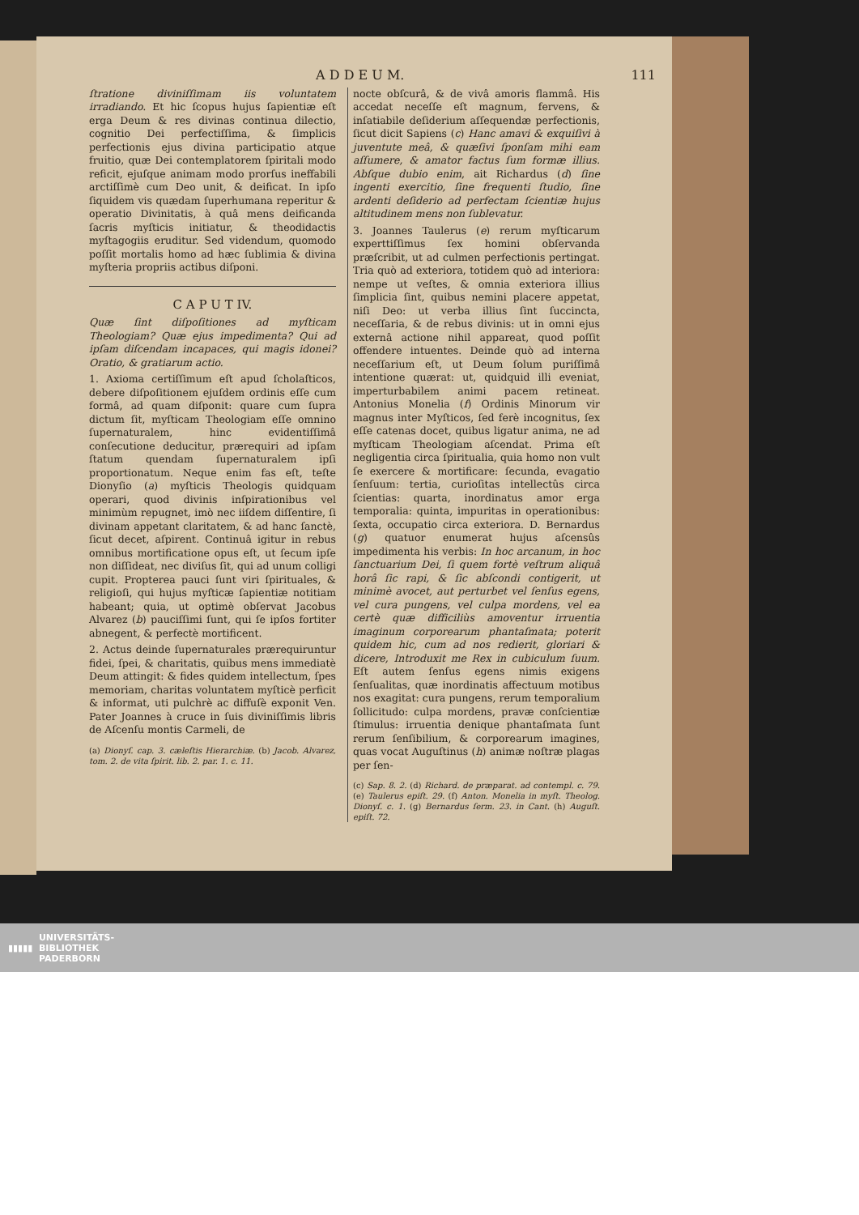A D D E U M. 111
ſtratione diviniſſimam iis voluntatem irradiando. Et hic ſcopus hujus ſapientiæ eſt erga Deum & res divinas continua dilectio, cognitio Dei perfectiſſima, & ſimplicis perfectionis ejus divina participatio atque fruitio, quæ Dei contemplatorem ſpiritali modo reficit, ejuſque animam modo prorſus ineffabili arctiſſimè cum Deo unit, & deificat. In ipſo ſiquidem vis quædam ſuperhumana reperitur & operatio Divinitatis, à quâ mens deificanda ſacris myſticis initiatur, & theodidactis myſtagogiis eruditur. Sed videndum, quomodo poſſit mortalis homo ad hæc ſublimia & divina myſteria propriis actibus diſponi.
C A P U T IV.
Quæ ſint diſpoſitiones ad myſticam Theologiam? Quæ ejus impedimenta? Qui ad ipſam diſcendam incapaces, qui magis idonei? Oratio, & gratiarum actio.
1. Axioma certiſſimum eſt apud ſcholaſticos, debere diſpoſitionem ejuſdem ordinis eſſe cum formâ, ad quam diſponit: quare cum ſupra dictum ſit, myſticam Theologiam eſſe omnino ſupernaturalem, hinc evidentiſſimâ conſecutione deducitur, prærequiri ad ipſam ſtatum quendam ſupernaturalem ipſi proportionatum. Neque enim fas eſt, teſte Dionyſio (a) myſticis Theologis quidquam operari, quod divinis inſpirationibus vel minimùm repugnet, imò nec iiſdem diſſentire, ſi divinam appetant claritatem, & ad hanc ſanctè, ſicut decet, aſpirent. Continuâ igitur in rebus omnibus mortificatione opus eſt, ut ſecum ipſe non diſſideat, nec diviſus ſit, qui ad unum colligi cupit. Propterea pauci ſunt viri ſpirituales, & religioſi, qui hujus myſticæ ſapientiæ notitiam habeant; quia, ut optimè obſervat Jacobus Alvarez (b) pauciſſimi ſunt, qui ſe ipſos fortiter abnegent, & perfectè mortificent.
2. Actus deinde ſupernaturales prærequiruntur fidei, ſpei, & charitatis, quibus mens immediatè Deum attingit: & fides quidem intellectum, ſpes memoriam, charitas voluntatem myſticè perficit & informat, uti pulchrè ac diffuſè exponit Ven. Pater Joannes à cruce in ſuis diviniſſimis libris de Aſcenſu montis Carmeli, de
(a) Dionyſ. cap. 3. cæleſtis Hierarchiæ. (b) Jacob. Alvarez, tom. 2. de vita ſpirit. lib. 2. par. 1. c. 11.
nocte obſcurâ, & de vivâ amoris flammâ. His accedat neceſſe eſt magnum, fervens, & inſatiabile deſiderium aſſequendæ perfectionis, ſicut dicit Sapiens (c) Hanc amavi & exquiſivi à juventute meâ, & quæſivi ſponſam mihi eam aſſumere, & amator factus ſum formæ illius. Abſque dubio enim, ait Richardus (d) ſine ingenti exercitio, ſine frequenti ſtudio, ſine ardenti deſiderio ad perfectam ſcientiæ hujus altitudinem mens non ſublevatur.
3. Joannes Taulerus (e) rerum myſticarum experttiſſimus ſex homini obſervanda præſcribit, ut ad culmen perfectionis pertingat. Tria quò ad exteriora, totidem quò ad interiora: nempe ut veſtes, & omnia exteriora illius ſimplicia ſint, quibus nemini placere appetat, niſi Deo: ut verba illius ſint ſuccincta, neceſſaria, & de rebus divinis: ut in omni ejus externâ actione nihil appareat, quod poſſit offendere intuentes. Deinde quò ad interna neceſſarium eſt, ut Deum ſolum puriſſimâ intentione quærat: ut, quidquid illi eveniat, imperturbabilem animi pacem retineat. Antonius Monelia (f) Ordinis Minorum vir magnus inter Myſticos, ſed ferè incognitus, ſex eſſe catenas docet, quibus ligatur anima, ne ad myſticam Theologiam aſcendat. Prima eſt negligentia circa ſpiritualia, quia homo non vult ſe exercere & mortificare: ſecunda, evagatio ſenſuum: tertia, curioſitas intellectûs circa ſcientias: quarta, inordinatus amor erga temporalia: quinta, impuritas in operationibus: ſexta, occupatio circa exteriora. D. Bernardus (g) quatuor enumerat hujus aſcensûs impedimenta his verbis: In hoc arcanum, in hoc ſanctuarium Dei, ſi quem fortè veſtrum aliquâ horâ ſic rapi, & ſic abſcondi contigerit, ut minimè avocet, aut perturbet vel ſenſus egens, vel cura pungens, vel culpa mordens, vel ea certè quæ difficiliùs amoventur irruentia imaginum corporearum phantaſmata; poterit quidem hic, cum ad nos redierit, gloriari & dicere, Introduxit me Rex in cubiculum ſuum. Eſt autem ſenſus egens nimis exigens ſenſualitas, quæ inordinatis affectuum motibus nos exagitat: cura pungens, rerum temporalium ſollicitudo: culpa mordens, pravæ conſcientiæ ſtimulus: irruentia denique phantaſmata ſunt rerum ſenſibilium, & corporearum imagines, quas vocat Auguſtinus (h) animæ noſtræ plagas per ſen-
(c) Sap. 8. 2. (d) Richard. de præparat. ad contempl. c. 79. (e) Taulerus epiſt. 29. (f) Anton. Monelia in myſt. Theolog. Dionyſ. c. 1. (g) Bernardus ſerm. 23. in Cant. (h) Auguſt. epiſt. 72.
▮▮▮▮▮ UNIVERSITÄTS-
BIBLIOTHEK
PADERBORN